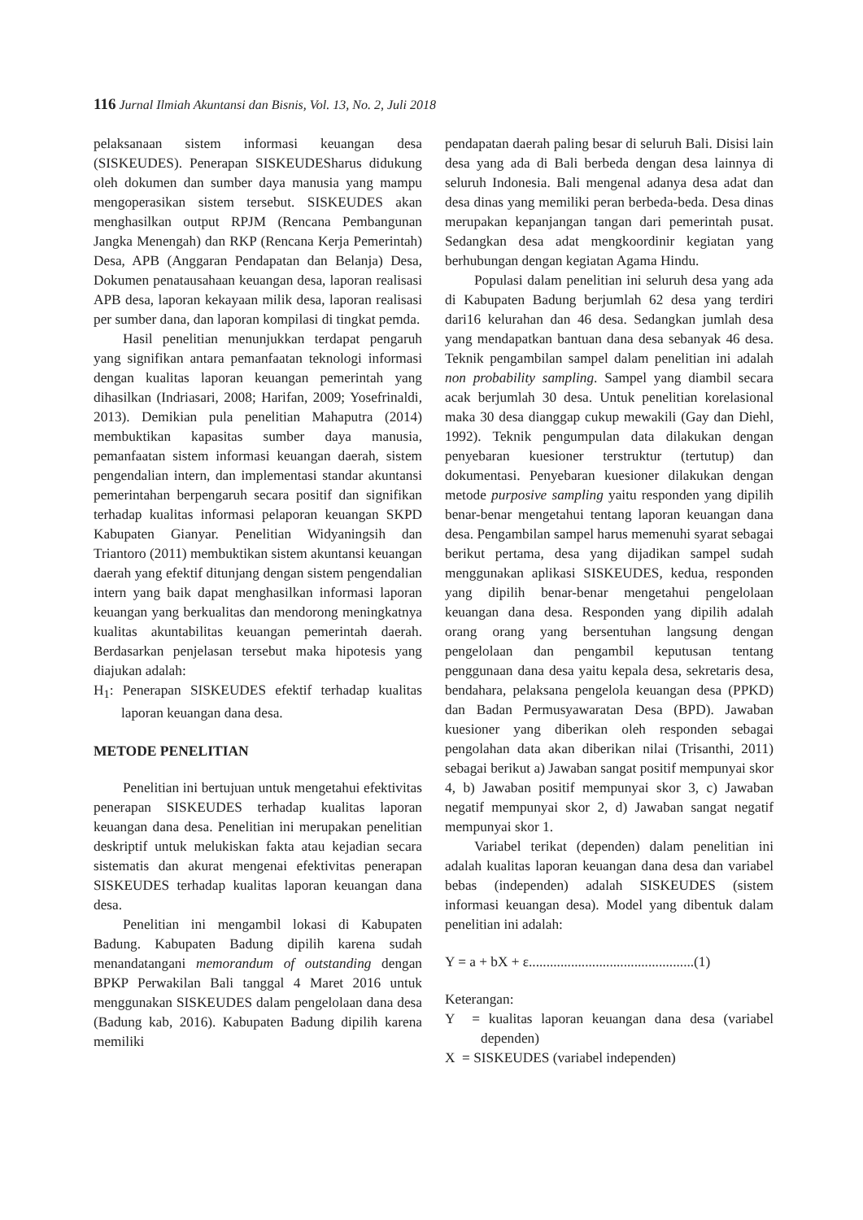116 Jurnal Ilmiah Akuntansi dan Bisnis, Vol. 13, No. 2, Juli 2018
pelaksanaan sistem informasi keuangan desa (SISKEUDES). Penerapan SISKEUDESharus didukung oleh dokumen dan sumber daya manusia yang mampu mengoperasikan sistem tersebut. SISKEUDES akan menghasilkan output RPJM (Rencana Pembangunan Jangka Menengah) dan RKP (Rencana Kerja Pemerintah) Desa, APB (Anggaran Pendapatan dan Belanja) Desa, Dokumen penatausahaan keuangan desa, laporan realisasi APB desa, laporan kekayaan milik desa, laporan realisasi per sumber dana, dan laporan kompilasi di tingkat pemda.
Hasil penelitian menunjukkan terdapat pengaruh yang signifikan antara pemanfaatan teknologi informasi dengan kualitas laporan keuangan pemerintah yang dihasilkan (Indriasari, 2008; Harifan, 2009; Yosefrinaldi, 2013). Demikian pula penelitian Mahaputra (2014) membuktikan kapasitas sumber daya manusia, pemanfaatan sistem informasi keuangan daerah, sistem pengendalian intern, dan implementasi standar akuntansi pemerintahan berpengaruh secara positif dan signifikan terhadap kualitas informasi pelaporan keuangan SKPD Kabupaten Gianyar. Penelitian Widyaningsih dan Triantoro (2011) membuktikan sistem akuntansi keuangan daerah yang efektif ditunjang dengan sistem pengendalian intern yang baik dapat menghasilkan informasi laporan keuangan yang berkualitas dan mendorong meningkatnya kualitas akuntabilitas keuangan pemerintah daerah. Berdasarkan penjelasan tersebut maka hipotesis yang diajukan adalah:
H<sub>1</sub>: Penerapan SISKEUDES efektif terhadap kualitas laporan keuangan dana desa.
METODE PENELITIAN
Penelitian ini bertujuan untuk mengetahui efektivitas penerapan SISKEUDES terhadap kualitas laporan keuangan dana desa. Penelitian ini merupakan penelitian deskriptif untuk melukiskan fakta atau kejadian secara sistematis dan akurat mengenai efektivitas penerapan SISKEUDES terhadap kualitas laporan keuangan dana desa.
Penelitian ini mengambil lokasi di Kabupaten Badung. Kabupaten Badung dipilih karena sudah menandatangani memorandum of outstanding dengan BPKP Perwakilan Bali tanggal 4 Maret 2016 untuk menggunakan SISKEUDES dalam pengelolaan dana desa (Badung kab, 2016). Kabupaten Badung dipilih karena memiliki
pendapatan daerah paling besar di seluruh Bali. Disisi lain desa yang ada di Bali berbeda dengan desa lainnya di seluruh Indonesia. Bali mengenal adanya desa adat dan desa dinas yang memiliki peran berbeda-beda. Desa dinas merupakan kepanjangan tangan dari pemerintah pusat. Sedangkan desa adat mengkoordinir kegiatan yang berhubungan dengan kegiatan Agama Hindu.
Populasi dalam penelitian ini seluruh desa yang ada di Kabupaten Badung berjumlah 62 desa yang terdiri dari16 kelurahan dan 46 desa. Sedangkan jumlah desa yang mendapatkan bantuan dana desa sebanyak 46 desa. Teknik pengambilan sampel dalam penelitian ini adalah non probability sampling. Sampel yang diambil secara acak berjumlah 30 desa. Untuk penelitian korelasional maka 30 desa dianggap cukup mewakili (Gay dan Diehl, 1992). Teknik pengumpulan data dilakukan dengan penyebaran kuesioner terstruktur (tertutup) dan dokumentasi. Penyebaran kuesioner dilakukan dengan metode purposive sampling yaitu responden yang dipilih benar-benar mengetahui tentang laporan keuangan dana desa. Pengambilan sampel harus memenuhi syarat sebagai berikut pertama, desa yang dijadikan sampel sudah menggunakan aplikasi SISKEUDES, kedua, responden yang dipilih benar-benar mengetahui pengelolaan keuangan dana desa. Responden yang dipilih adalah orang orang yang bersentuhan langsung dengan pengelolaan dan pengambil keputusan tentang penggunaan dana desa yaitu kepala desa, sekretaris desa, bendahara, pelaksana pengelola keuangan desa (PPKD) dan Badan Permusyawaratan Desa (BPD). Jawaban kuesioner yang diberikan oleh responden sebagai pengolahan data akan diberikan nilai (Trisanthi, 2011) sebagai berikut a) Jawaban sangat positif mempunyai skor 4, b) Jawaban positif mempunyai skor 3, c) Jawaban negatif mempunyai skor 2, d) Jawaban sangat negatif mempunyai skor 1.
Variabel terikat (dependen) dalam penelitian ini adalah kualitas laporan keuangan dana desa dan variabel bebas (independen) adalah SISKEUDES (sistem informasi keuangan desa). Model yang dibentuk dalam penelitian ini adalah:
Y = a + bX + ε...............................................(1)
Keterangan:
Y = kualitas laporan keuangan dana desa (variabel dependen)
X = SISKEUDES (variabel independen)